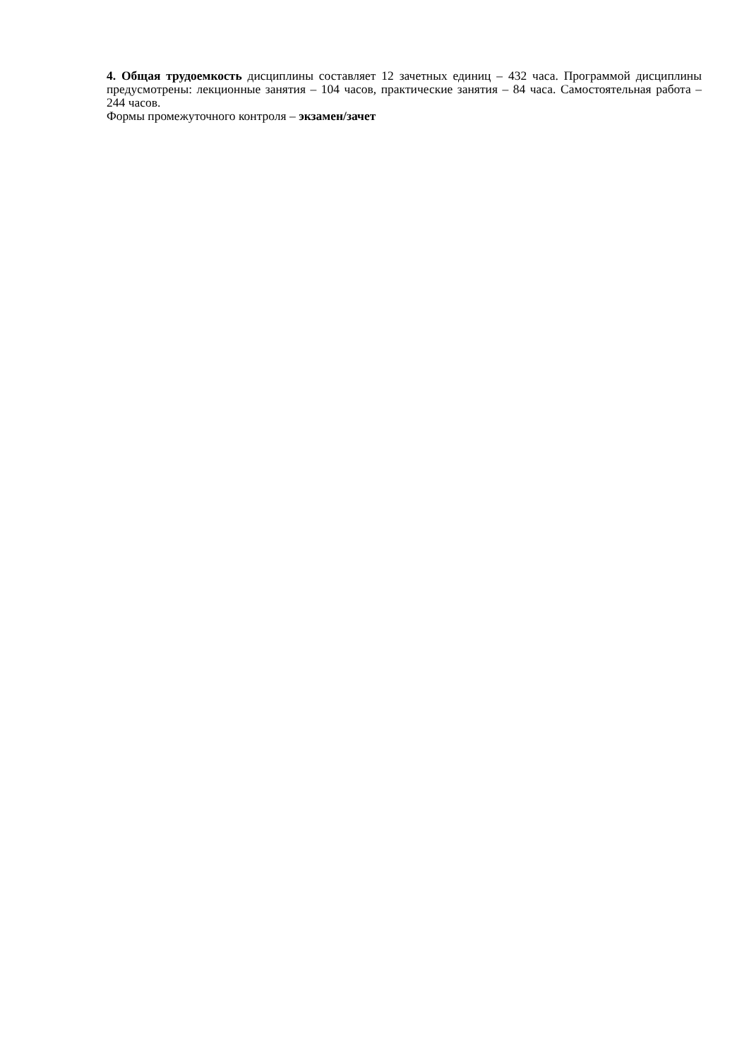4. Общая трудоемкость дисциплины составляет 12 зачетных единиц – 432 часа. Программой дисциплины предусмотрены: лекционные занятия – 104 часов, практические занятия – 84 часа. Самостоятельная работа – 244 часов.
Формы промежуточного контроля – экзамен/зачет